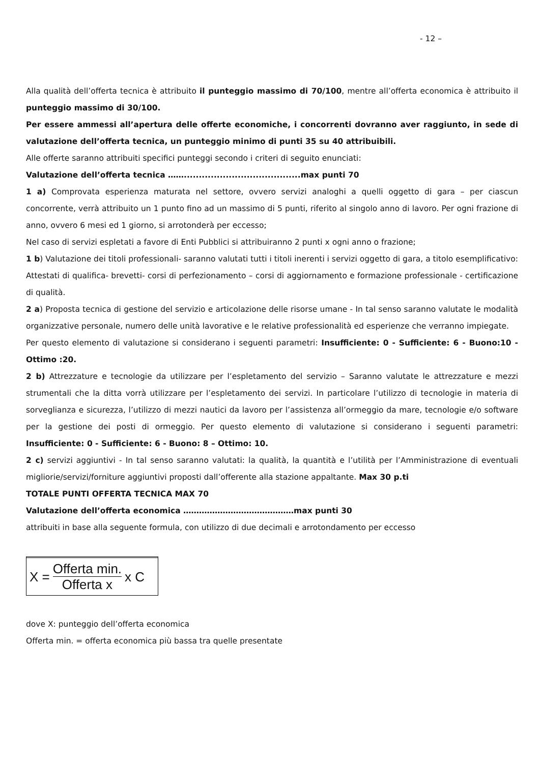- 12 –
Alla qualità dell’offerta tecnica è attribuito il punteggio massimo di 70/100, mentre all’offerta economica è attribuito il punteggio massimo di 30/100.
Per essere ammessi all’apertura delle offerte economiche, i concorrenti dovranno aver raggiunto, in sede di valutazione dell’offerta tecnica, un punteggio minimo di punti 35 su 40 attribuibili.
Alle offerte saranno attribuiti specifici punteggi secondo i criteri di seguito enunciati:
Valutazione dell’offerta tecnica …….......................................max punti 70
1 a) Comprovata esperienza maturata nel settore, ovvero servizi analoghi a quelli oggetto di gara – per ciascun concorrente, verrà attribuito un 1 punto fino ad un massimo di 5 punti, riferito al singolo anno di lavoro. Per ogni frazione di anno, ovvero 6 mesi ed 1 giorno, si arrotonderà per eccesso;
Nel caso di servizi espletati a favore di Enti Pubblici si attribuiranno 2 punti x ogni anno o frazione;
1 b) Valutazione dei titoli professionali- saranno valutati tutti i titoli inerenti i servizi oggetto di gara, a titolo esemplificativo: Attestati di qualifica- brevetti- corsi di perfezionamento – corsi di aggiornamento e formazione professionale - certificazione di qualità.
2 a) Proposta tecnica di gestione del servizio e articolazione delle risorse umane - In tal senso saranno valutate le modalità organizzative personale, numero delle unità lavorative e le relative professionalità ed esperienze che verranno impiegate.
Per questo elemento di valutazione si considerano i seguenti parametri: Insufficiente: 0 - Sufficiente: 6 - Buono:10 - Ottimo :20.
2 b) Attrezzature e tecnologie da utilizzare per l’espletamento del servizio – Saranno valutate le attrezzature e mezzi strumentali che la ditta vorrà utilizzare per l’espletamento dei servizi. In particolare l’utilizzo di tecnologie in materia di sorveglianza e sicurezza, l’utilizzo di mezzi nautici da lavoro per l’assistenza all’ormeggio da mare, tecnologie e/o software per la gestione dei posti di ormeggio. Per questo elemento di valutazione si considerano i seguenti parametri: Insufficiente: 0 - Sufficiente: 6 - Buono: 8 – Ottimo: 10.
2 c) servizi aggiuntivi - In tal senso saranno valutati: la qualità, la quantità e l’utilità per l’Amministrazione di eventuali migliorie/servizi/forniture aggiuntivi proposti dall’offerente alla stazione appaltante. Max 30 p.ti
TOTALE PUNTI OFFERTA TECNICA MAX 70
Valutazione dell’offerta economica ……………………………………max punti 30
attribuiti in base alla seguente formula, con utilizzo di due decimali e arrotondamento per eccesso
X = Offerta min. Offerta x x C
dove X: punteggio dell’offerta economica
Offerta min. = offerta economica più bassa tra quelle presentate